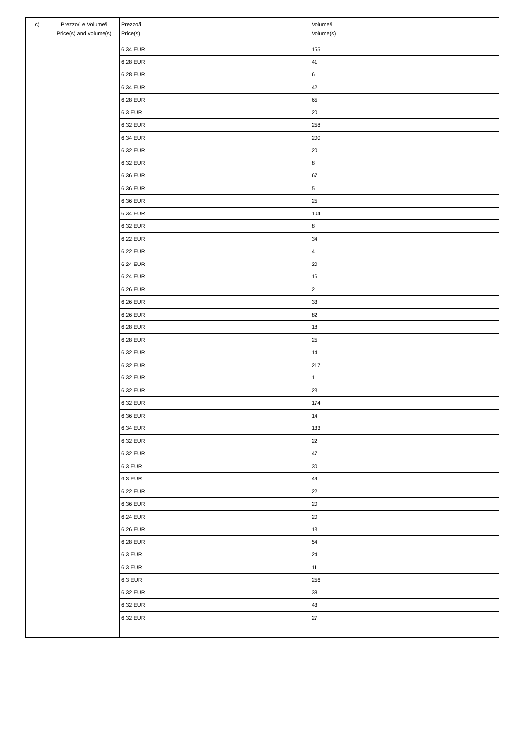| c) | Prezzo/i e Volume/i Price(s) and volume(s) | Prezzo/i Price(s) | Volume/i Volume(s) |
| | | 6.34 EUR | 155 |
| | | 6.28 EUR | 41 |
| | | 6.28 EUR | 6 |
| | | 6.34 EUR | 42 |
| | | 6.28 EUR | 65 |
| | | 6.3 EUR | 20 |
| | | 6.32 EUR | 258 |
| | | 6.34 EUR | 200 |
| | | 6.32 EUR | 20 |
| | | 6.32 EUR | 8 |
| | | 6.36 EUR | 67 |
| | | 6.36 EUR | 5 |
| | | 6.36 EUR | 25 |
| | | 6.34 EUR | 104 |
| | | 6.32 EUR | 8 |
| | | 6.22 EUR | 34 |
| | | 6.22 EUR | 4 |
| | | 6.24 EUR | 20 |
| | | 6.24 EUR | 16 |
| | | 6.26 EUR | 2 |
| | | 6.26 EUR | 33 |
| | | 6.26 EUR | 82 |
| | | 6.28 EUR | 18 |
| | | 6.28 EUR | 25 |
| | | 6.32 EUR | 14 |
| | | 6.32 EUR | 217 |
| | | 6.32 EUR | 1 |
| | | 6.32 EUR | 23 |
| | | 6.32 EUR | 174 |
| | | 6.36 EUR | 14 |
| | | 6.34 EUR | 133 |
| | | 6.32 EUR | 22 |
| | | 6.32 EUR | 47 |
| | | 6.3 EUR | 30 |
| | | 6.3 EUR | 49 |
| | | 6.22 EUR | 22 |
| | | 6.36 EUR | 20 |
| | | 6.24 EUR | 20 |
| | | 6.26 EUR | 13 |
| | | 6.28 EUR | 54 |
| | | 6.3 EUR | 24 |
| | | 6.3 EUR | 11 |
| | | 6.3 EUR | 256 |
| | | 6.32 EUR | 38 |
| | | 6.32 EUR | 43 |
| | | 6.32 EUR | 27 |